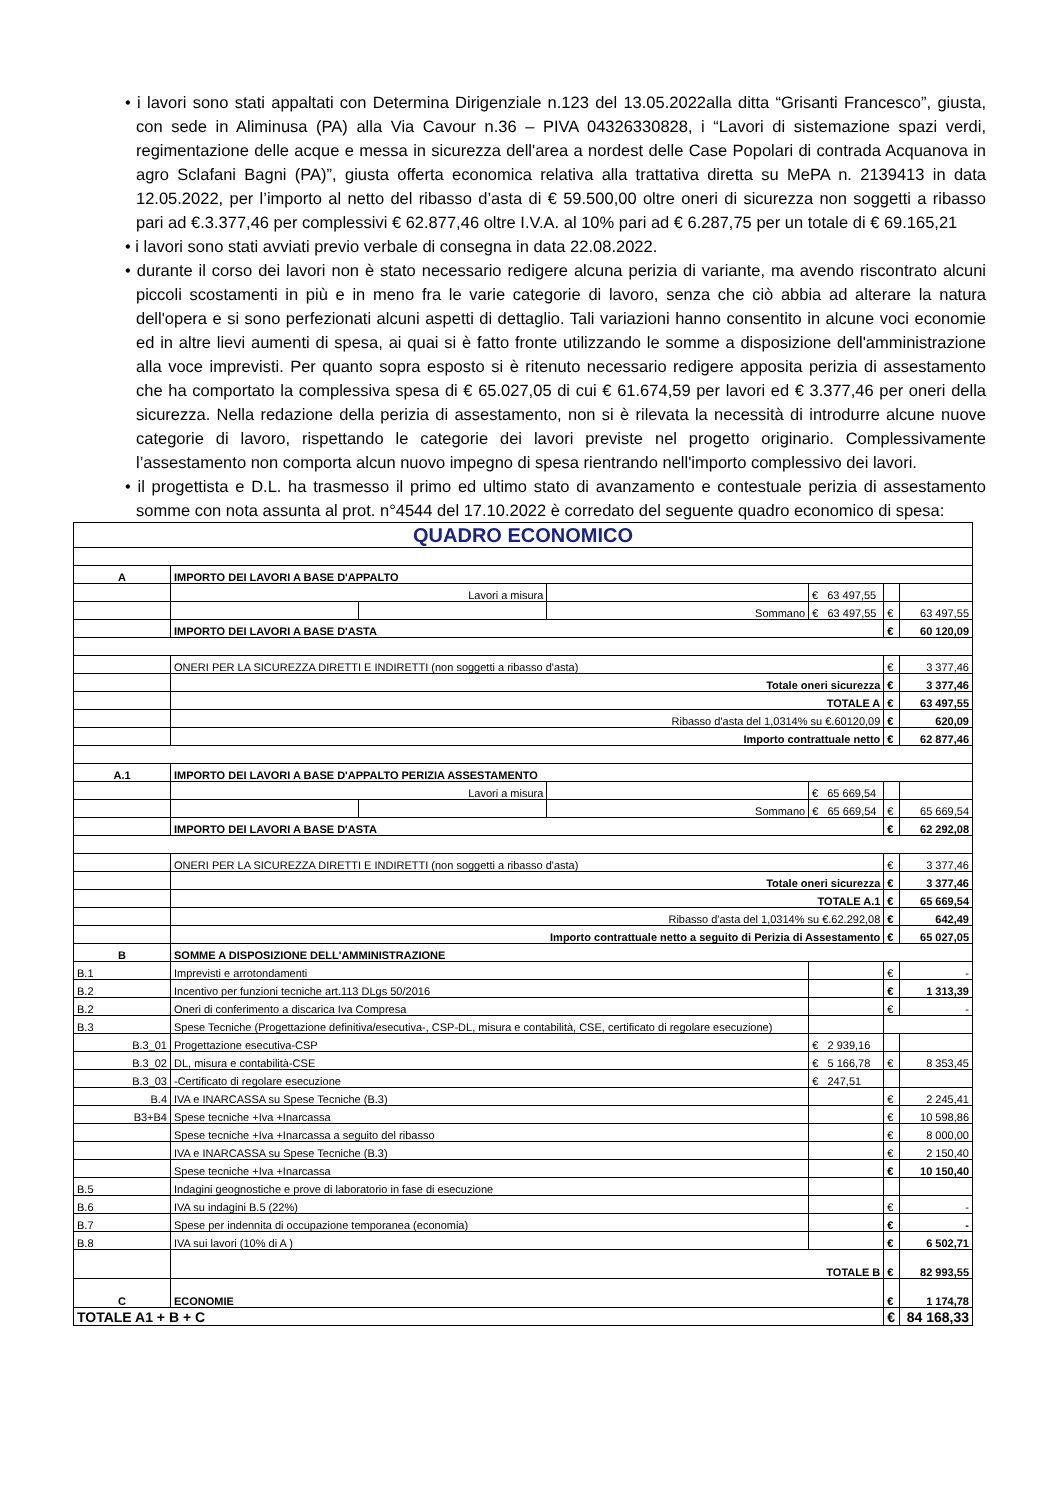• i lavori sono stati appaltati con Determina Dirigenziale n.123 del 13.05.2022alla ditta “Grisanti Francesco”, giusta, con sede in Aliminusa (PA) alla Via Cavour n.36 – PIVA 04326330828, i “Lavori di sistemazione spazi verdi, regimentazione delle acque e messa in sicurezza dell'area a nordest delle Case Popolari di contrada Acquanova in agro Sclafani Bagni (PA)”, giusta offerta economica relativa alla trattativa diretta su MePA n. 2139413 in data 12.05.2022, per l’importo al netto del ribasso d’asta di € 59.500,00 oltre oneri di sicurezza non soggetti a ribasso pari ad €.3.377,46 per complessivi € 62.877,46 oltre I.V.A. al 10% pari ad € 6.287,75 per un totale di € 69.165,21
• i lavori sono stati avviati previo verbale di consegna in data 22.08.2022.
• durante il corso dei lavori non è stato necessario redigere alcuna perizia di variante, ma avendo riscontrato alcuni piccoli scostamenti in più e in meno fra le varie categorie di lavoro, senza che ciò abbia ad alterare la natura dell'opera e si sono perfezionati alcuni aspetti di dettaglio. Tali variazioni hanno consentito in alcune voci economie ed in altre lievi aumenti di spesa, ai quai si è fatto fronte utilizzando le somme a disposizione dell'amministrazione alla voce imprevisti. Per quanto sopra esposto si è ritenuto necessario redigere apposita perizia di assestamento che ha comportato la complessiva spesa di € 65.027,05 di cui € 61.674,59 per lavori ed € 3.377,46 per oneri della sicurezza. Nella redazione della perizia di assestamento, non si è rilevata la necessità di introdurre alcune nuove categorie di lavoro, rispettando le categorie dei lavori previste nel progetto originario. Complessivamente l’assestamento non comporta alcun nuovo impegno di spesa rientrando nell'importo complessivo dei lavori.
• il progettista e D.L. ha trasmesso il primo ed ultimo stato di avanzamento e contestuale perizia di assestamento somme con nota assunta al prot. n°4544 del 17.10.2022 è corredato del seguente quadro economico di spesa:
| QUADRO ECONOMICO | | | | | | | |
| A | IMPORTO DEI LAVORI A BASE D'APPALTO | | | | | | |
| | Lavori a misura | | | € 63 497,55 | | | |
| | | | Sommano | | € 63 497,55 | € | 63 497,55 |
| | IMPORTO DEI LAVORI A BASE D'ASTA | | | | | € | 60 120,09 |
| | ONERI PER LA SICUREZZA DIRETTI E INDIRETTI (non soggetti a ribasso d'asta) | | | | | € | 3 377,46 |
| | Totale oneri sicurezza | | | | | € | 3 377,46 |
| | TOTALE A | | | | | € | 63 497,55 |
| | Ribasso d'asta del 1,0314% su €.60120,09 | | | | | € | 620,09 |
| | Importo contrattuale netto | | | | | € | 62 877,46 |
| A.1 | IMPORTO DEI LAVORI A BASE D'APPALTO PERIZIA ASSESTAMENTO | | | | | | |
| | Lavori a misura | | | € 65 669,54 | | | |
| | | | Sommano | | € 65 669,54 | € | 65 669,54 |
| | IMPORTO DEI LAVORI A BASE D'ASTA | | | | | € | 62 292,08 |
| | ONERI PER LA SICUREZZA DIRETTI E INDIRETTI (non soggetti a ribasso d'asta) | | | | | € | 3 377,46 |
| | Totale oneri sicurezza | | | | | € | 3 377,46 |
| | TOTALE A.1 | | | | | € | 65 669,54 |
| | Ribasso d'asta del 1,0314% su €.62.292,08 | | | | | € | 642,49 |
| | Importo contrattuale netto a seguito di Perizia di Assestamento | | | | | € | 65 027,05 |
| B | SOMME A DISPOSIZIONE DELL'AMMINISTRAZIONE | | | | | | |
| B.1 | Imprevisti e arrotondamenti | | | | | € | - |
| B.2 | Incentivo per funzioni tecniche art.113 DLgs 50/2016 | | | | | € | 1 313,39 |
| B.2 | Oneri di conferimento a discarica Iva Compresa | | | | | € | - |
| B.3 | Spese Tecniche (Progettazione definitiva/esecutiva-, CSP-DL, misura e contabilità, CSE, certificato di regolare esecuzione) | | | | | | |
| B.3_01 | Progettazione esecutiva-CSP | | | | € 2 939,16 | | |
| B.3_02 | DL, misura e contabilità-CSE | | | | € 5 166,78 | € | 8 353,45 |
| B.3_03 | -Certificato di regolare esecuzione | | | | € 247,51 | | |
| B.4 | IVA e INARCASSA su Spese Tecniche (B.3) | | | | | € | 2 245,41 |
| B3+B4 | Spese tecniche +Iva +Inarcassa | | | | | € | 10 598,86 |
| | Spese tecniche +Iva +Inarcassa a seguito del ribasso | | | | | € | 8 000,00 |
| | IVA e INARCASSA su Spese Tecniche (B.3) | | | | | € | 2 150,40 |
| | Spese tecniche +Iva +Inarcassa | | | | | € | 10 150,40 |
| B.5 | Indagini geognostiche e prove di laboratorio in fase di esecuzione | | | | | | |
| B.6 | IVA su indagini B.5 (22%) | | | | | € | - |
| B.7 | Spese per indennita di occupazione temporanea (economia) | | | | | € | - |
| B.8 | IVA sui lavori (10% di A ) | | | | | € | 6 502,71 |
| | TOTALE B | | | | | € | 82 993,55 |
| C | ECONOMIE | | | | | € | 1 174,78 |
| TOTALE A1 + B + C | | | | | | € | 84 168,33 |